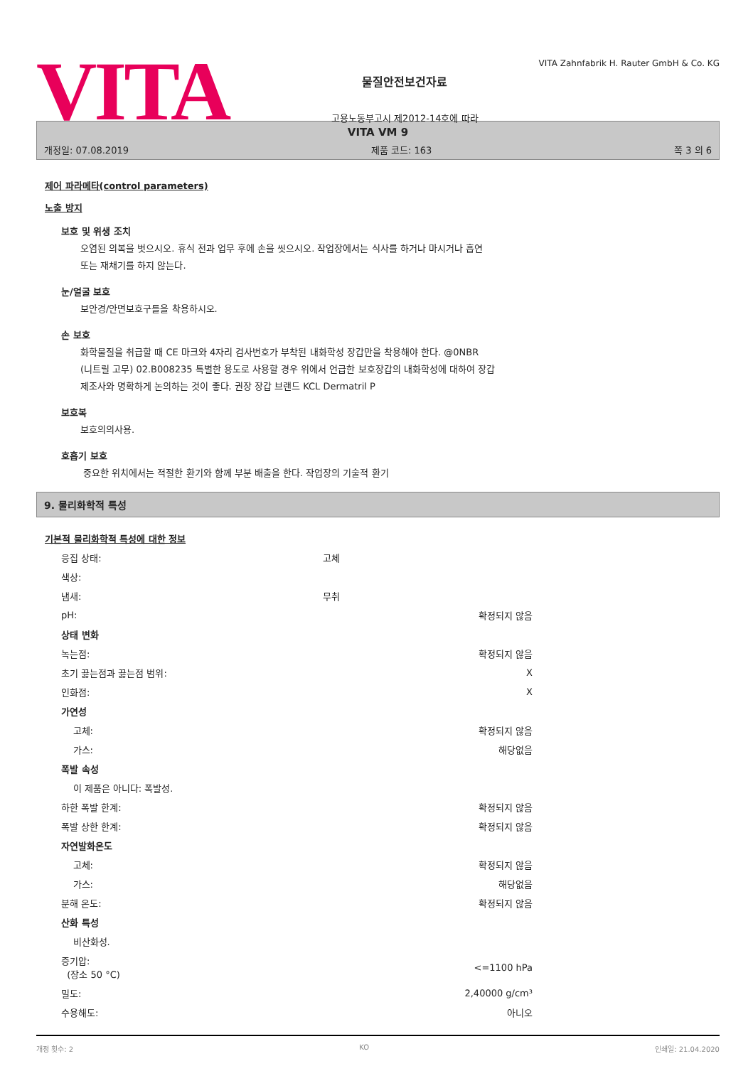VITA
물질안전보건자료
고용노동부고시 제2012-14호에 따라
VITA Zahnfabrik H. Rauter GmbH & Co. KG
VITA VM 9
개정일: 07.08.2019 제품 코드: 163 쪽 3 의 6
제어 파라메타(control parameters)
노출 방지
보호 및 위생 조치
오염된 의복을 벗으시오. 휴식 전과 업무 후에 손을 씻으시오. 작업장에서는 식사를 하거나 마시거나 흡연
또는 재채기를 하지 않는다.
눈/얼굴 보호
보안경/안면보호구를을 착용하시오.
손 보호
화학물질을 취급할 때 CE 마크와 4자리 검사번호가 부착된 내화학성 장갑만을 착용해야 한다. @0NBR
(니트릴 고무) 02.B008235 특별한 용도로 사용할 경우 위에서 언급한 보호장갑의 내화학성에 대하여 장갑
제조사와 명확하게 논의하는 것이 좋다. 권장 장갑 브랜드 KCL Dermatril P
보호복
보호의의사용.
호흡기 보호
중요한 위치에서는 적절한 환기와 함께 부분 배출을 한다. 작업장의 기술적 환기
9. 물리화학적 특성
기본적 물리화학적 특성에 대한 정보
| 응집 상태: | 고체 | |
| 색상: | | |
| 냄새: | 무취 | |
| pH: | | 확정되지 않음 |
| 상태 변화 | | |
| 녹는점: | | 확정되지 않음 |
| 초기 끓는점과 끓는점 범위: | | X |
| 인화점: | | X |
| 가연성 | | |
| 고체: | | 확정되지 않음 |
| 가스: | | 해당없음 |
| 폭발 속성 | | |
| 이 제품은 아니다: 폭발성. | | |
| 하한 폭발 한계: | | 확정되지 않음 |
| 폭발 상한 한계: | | 확정되지 않음 |
| 자연발화온도 | | |
| 고체: | | 확정되지 않음 |
| 가스: | | 해당없음 |
| 분해 온도: | | 확정되지 않음 |
| 산화 특성 | | |
| 비산화성. | | |
| 증기압: (장소 50 °C) | | <=1100 hPa |
| 밀도: | | 2,40000 g/cm³ |
| 수용해도: | | 아니오 |
개정 횟수: 2 KO 인쇄일: 21.04.2020